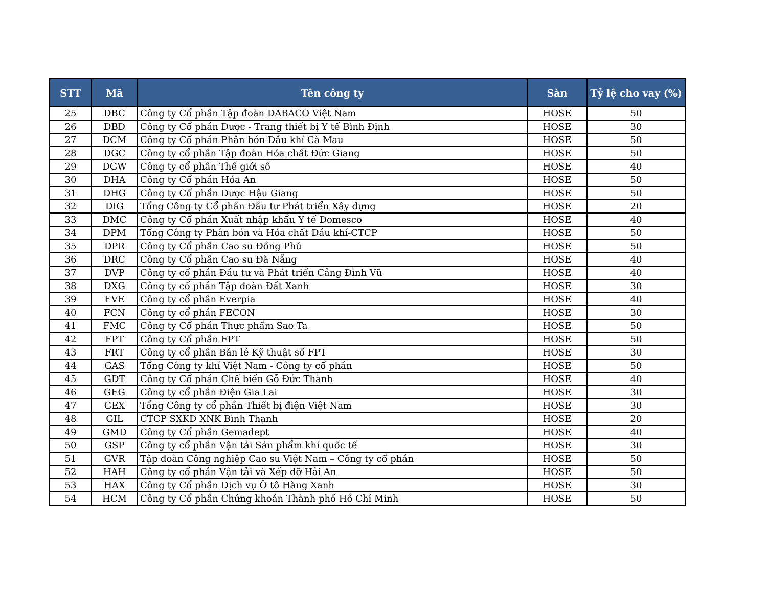| STT | Mã | Tên công ty | Sàn | Tỷ lệ cho vay (%) |
| --- | --- | --- | --- | --- |
| 25 | DBC | Công ty Cổ phần Tập đoàn DABACO Việt Nam | HOSE | 50 |
| 26 | DBD | Công ty Cổ phần Dược - Trang thiết bị Y tế Bình Định | HOSE | 30 |
| 27 | DCM | Công ty Cổ phần Phân bón Dầu khí Cà Mau | HOSE | 50 |
| 28 | DGC | Công ty cổ phần Tập đoàn Hóa chất Đức Giang | HOSE | 50 |
| 29 | DGW | Công ty cổ phần Thế giới số | HOSE | 40 |
| 30 | DHA | Công ty Cổ phần Hóa An | HOSE | 50 |
| 31 | DHG | Công ty Cổ phần Dược Hậu Giang | HOSE | 50 |
| 32 | DIG | Tổng Công ty Cổ phần Đầu tư Phát triển Xây dựng | HOSE | 20 |
| 33 | DMC | Công ty Cổ phần Xuất nhập khẩu Y tế Domesco | HOSE | 40 |
| 34 | DPM | Tổng Công ty Phân bón và Hóa chất Dầu khí-CTCP | HOSE | 50 |
| 35 | DPR | Công ty Cổ phần Cao su Đồng Phú | HOSE | 50 |
| 36 | DRC | Công ty Cổ phần Cao su Đà Nẵng | HOSE | 40 |
| 37 | DVP | Công ty cổ phần Đầu tư và Phát triển Cảng Đình Vũ | HOSE | 40 |
| 38 | DXG | Công ty cổ phần Tập đoàn Đất Xanh | HOSE | 30 |
| 39 | EVE | Công ty cổ phần Everpia | HOSE | 40 |
| 40 | FCN | Công ty cổ phần FECON | HOSE | 30 |
| 41 | FMC | Công ty Cổ phần Thực phẩm Sao Ta | HOSE | 50 |
| 42 | FPT | Công ty Cổ phần FPT | HOSE | 50 |
| 43 | FRT | Công ty cổ phần Bán lẻ Kỹ thuật số FPT | HOSE | 30 |
| 44 | GAS | Tổng Công ty khí Việt Nam - Công ty cổ phần | HOSE | 50 |
| 45 | GDT | Công ty Cổ phần Chế biến Gỗ Đức Thành | HOSE | 40 |
| 46 | GEG | Công ty cổ phần Điện Gia Lai | HOSE | 30 |
| 47 | GEX | Tổng Công ty cổ phần Thiết bị điện Việt Nam | HOSE | 30 |
| 48 | GIL | CTCP SXKD XNK Bình Thạnh | HOSE | 20 |
| 49 | GMD | Công ty Cổ phần Gemadept | HOSE | 40 |
| 50 | GSP | Công ty cổ phần Vận tải Sản phẩm khí quốc tế | HOSE | 30 |
| 51 | GVR | Tập đoàn Công nghiệp Cao su Việt Nam – Công ty cổ phần | HOSE | 50 |
| 52 | HAH | Công ty cổ phần Vận tải và Xếp dỡ Hải An | HOSE | 50 |
| 53 | HAX | Công ty Cổ phần Dịch vụ Ô tô Hàng Xanh | HOSE | 30 |
| 54 | HCM | Công ty Cổ phần Chứng khoán Thành phố Hồ Chí Minh | HOSE | 50 |